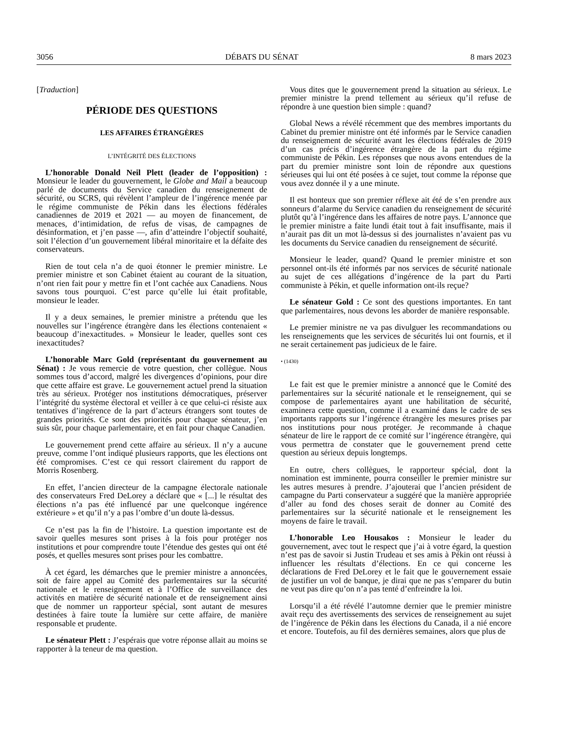3056 DÉBATS DU SÉNAT 8 mars 2023
[Traduction]
PÉRIODE DES QUESTIONS
LES AFFAIRES ÉTRANGÈRES
L’INTÉGRITÉ DES ÉLECTIONS
L’honorable Donald Neil Plett (leader de l’opposition) : Monsieur le leader du gouvernement, le Globe and Mail a beaucoup parlé de documents du Service canadien du renseignement de sécurité, ou SCRS, qui révèlent l’ampleur de l’ingérence menée par le régime communiste de Pékin dans les élections fédérales canadiennes de 2019 et 2021 — au moyen de financement, de menaces, d’intimidation, de refus de visas, de campagnes de désinformation, et j’en passe —, afin d’atteindre l’objectif souhaité, soit l’élection d’un gouvernement libéral minoritaire et la défaite des conservateurs.
Rien de tout cela n’a de quoi étonner le premier ministre. Le premier ministre et son Cabinet étaient au courant de la situation, n’ont rien fait pour y mettre fin et l’ont cachée aux Canadiens. Nous savons tous pourquoi. C’est parce qu’elle lui était profitable, monsieur le leader.
Il y a deux semaines, le premier ministre a prétendu que les nouvelles sur l’ingérence étrangère dans les élections contenaient « beaucoup d’inexactitudes. » Monsieur le leader, quelles sont ces inexactitudes?
L’honorable Marc Gold (représentant du gouvernement au Sénat) : Je vous remercie de votre question, cher collègue. Nous sommes tous d’accord, malgré les divergences d’opinions, pour dire que cette affaire est grave. Le gouvernement actuel prend la situation très au sérieux. Protéger nos institutions démocratiques, préserver l’intégrité du système électoral et veiller à ce que celui-ci résiste aux tentatives d’ingérence de la part d’acteurs étrangers sont toutes de grandes priorités. Ce sont des priorités pour chaque sénateur, j’en suis sûr, pour chaque parlementaire, et en fait pour chaque Canadien.
Le gouvernement prend cette affaire au sérieux. Il n’y a aucune preuve, comme l’ont indiqué plusieurs rapports, que les élections ont été compromises. C’est ce qui ressort clairement du rapport de Morris Rosenberg.
En effet, l’ancien directeur de la campagne électorale nationale des conservateurs Fred DeLorey a déclaré que « [...] le résultat des élections n’a pas été influencé par une quelconque ingérence extérieure » et qu’il n’y a pas l’ombre d’un doute là-dessus.
Ce n’est pas la fin de l’histoire. La question importante est de savoir quelles mesures sont prises à la fois pour protéger nos institutions et pour comprendre toute l’étendue des gestes qui ont été posés, et quelles mesures sont prises pour les combattre.
À cet égard, les démarches que le premier ministre a annoncées, soit de faire appel au Comité des parlementaires sur la sécurité nationale et le renseignement et à l’Office de surveillance des activités en matière de sécurité nationale et de renseignement ainsi que de nommer un rapporteur spécial, sont autant de mesures destinées à faire toute la lumière sur cette affaire, de manière responsable et prudente.
Le sénateur Plett : J’espérais que votre réponse allait au moins se rapporter à la teneur de ma question.
Vous dites que le gouvernement prend la situation au sérieux. Le premier ministre la prend tellement au sérieux qu’il refuse de répondre à une question bien simple : quand?
Global News a révélé récemment que des membres importants du Cabinet du premier ministre ont été informés par le Service canadien du renseignement de sécurité avant les élections fédérales de 2019 d’un cas précis d’ingérence étrangère de la part du régime communiste de Pékin. Les réponses que nous avons entendues de la part du premier ministre sont loin de répondre aux questions sérieuses qui lui ont été posées à ce sujet, tout comme la réponse que vous avez donnée il y a une minute.
Il est honteux que son premier réflexe ait été de s’en prendre aux sonneurs d’alarme du Service canadien du renseignement de sécurité plutôt qu’à l’ingérence dans les affaires de notre pays. L’annonce que le premier ministre a faite lundi était tout à fait insuffisante, mais il n’aurait pas dit un mot là-dessus si des journalistes n’avaient pas vu les documents du Service canadien du renseignement de sécurité.
Monsieur le leader, quand? Quand le premier ministre et son personnel ont-ils été informés par nos services de sécurité nationale au sujet de ces allégations d’ingérence de la part du Parti communiste à Pékin, et quelle information ont-ils reçue?
Le sénateur Gold : Ce sont des questions importantes. En tant que parlementaires, nous devons les aborder de manière responsable.
Le premier ministre ne va pas divulguer les recommandations ou les renseignements que les services de sécurités lui ont fournis, et il ne serait certainement pas judicieux de le faire.
• (1430)
Le fait est que le premier ministre a annoncé que le Comité des parlementaires sur la sécurité nationale et le renseignement, qui se compose de parlementaires ayant une habilitation de sécurité, examinera cette question, comme il a examiné dans le cadre de ses importants rapports sur l’ingérence étrangère les mesures prises par nos institutions pour nous protéger. Je recommande à chaque sénateur de lire le rapport de ce comité sur l’ingérence étrangère, qui vous permettra de constater que le gouvernement prend cette question au sérieux depuis longtemps.
En outre, chers collègues, le rapporteur spécial, dont la nomination est imminente, pourra conseiller le premier ministre sur les autres mesures à prendre. J’ajouterai que l’ancien président de campagne du Parti conservateur a suggéré que la manière appropriée d’aller au fond des choses serait de donner au Comité des parlementaires sur la sécurité nationale et le renseignement les moyens de faire le travail.
L’honorable Leo Housakos : Monsieur le leader du gouvernement, avec tout le respect que j’ai à votre égard, la question n’est pas de savoir si Justin Trudeau et ses amis à Pékin ont réussi à influencer les résultats d’élections. En ce qui concerne les déclarations de Fred DeLorey et le fait que le gouvernement essaie de justifier un vol de banque, je dirai que ne pas s’emparer du butin ne veut pas dire qu’on n’a pas tenté d’enfreindre la loi.
Lorsqu’il a été révélé l’automne dernier que le premier ministre avait reçu des avertissements des services de renseignement au sujet de l’ingérence de Pékin dans les élections du Canada, il a nié encore et encore. Toutefois, au fil des dernières semaines, alors que plus de